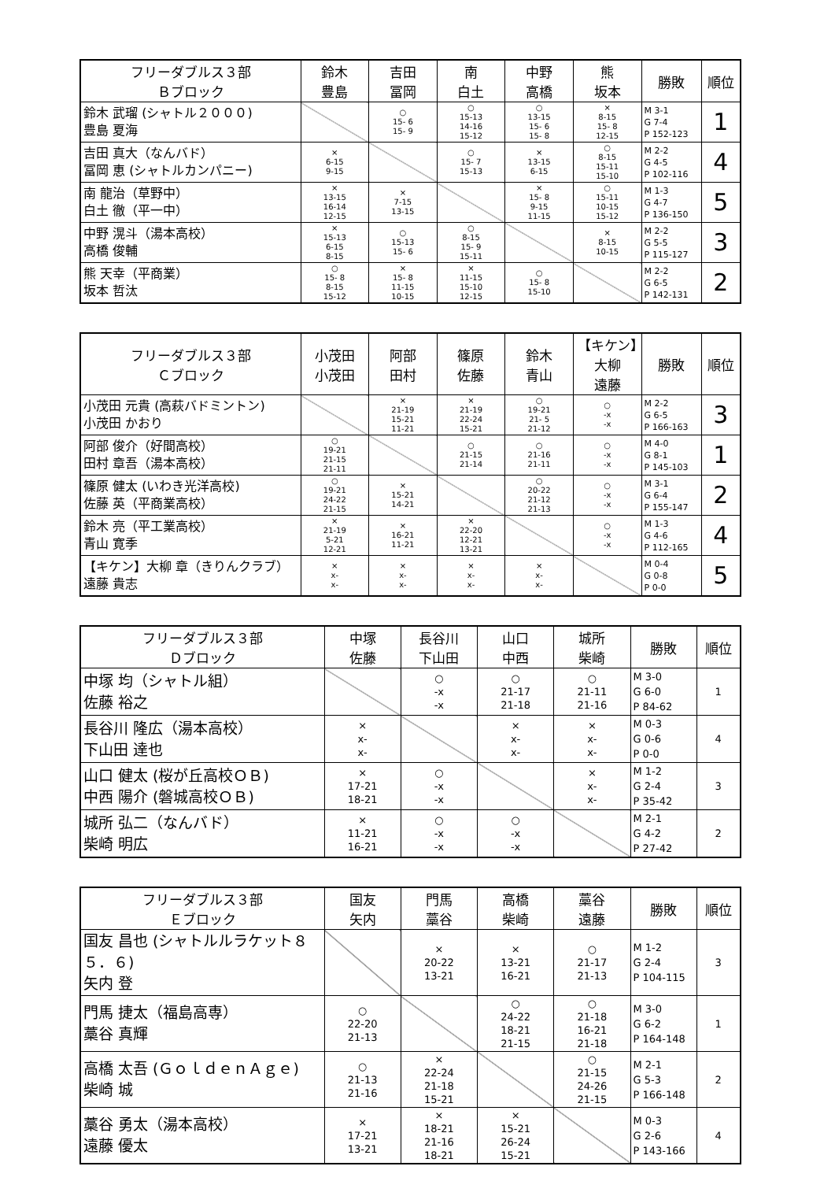| フリーダブルス３部 Ｂブロック | 鈴木 豊島 | 吉田 冨岡 | 南 白土 | 中野 高橋 | 熊 坂本 | 勝敗 | 順位 |
| --- | --- | --- | --- | --- | --- | --- | --- |
| 鈴木 武瑠 (シャトル２０００) 豊島 夏海 | | ○ 15- 6 15- 9 | ○ 15-13 14-16 15-12 | ○ 13-15 15- 6 15- 8 | × 8-15 15- 8 12-15 | M 3-1 G 7-4 P 152-123 | 1 |
| 吉田 真大（なんバド） 冨岡 恵 (シャトルカンパニー) | × 6-15 9-15 | | ○ 15- 7 15-13 | × 13-15 6-15 | ○ 8-15 15-11 15-10 | M 2-2 G 4-5 P 102-116 | 4 |
| 南 龍治（草野中） 白土 徹（平一中） | × 13-15 16-14 12-15 | × 7-15 13-15 | | × 15- 8 9-15 11-15 | ○ 15-11 10-15 15-12 | M 1-3 G 4-7 P 136-150 | 5 |
| 中野 滉斗（湯本高校） 高橋 俊輔 | × 15-13 6-15 8-15 | ○ 15-13 15- 6 | ○ 8-15 15- 9 15-11 | | × 8-15 10-15 | M 2-2 G 5-5 P 115-127 | 3 |
| 熊 天幸（平商業） 坂本 哲汰 | ○ 15- 8 8-15 15-12 | × 15- 8 11-15 10-15 | × 11-15 15-10 12-15 | ○ 15- 8 15-10 | | M 2-2 G 6-5 P 142-131 | 2 |
| フリーダブルス３部 Ｃブロック | 小茂田 小茂田 | 阿部 田村 | 篠原 佐藤 | 鈴木 青山 | 【キケン】大柳 遠藤 | 勝敗 | 順位 |
| --- | --- | --- | --- | --- | --- | --- | --- |
| 小茂田 元貴 (高萩バドミントン) 小茂田 かおり | | × 21-19 15-21 11-21 | × 21-19 22-24 15-21 | ○ 19-21 21- 5 21-12 | ○ -x -x | M 2-2 G 6-5 P 166-163 | 3 |
| 阿部 俊介（好間高校） 田村 章吾（湯本高校） | ○ 19-21 21-15 21-11 | | ○ 21-15 21-14 | ○ 21-16 21-11 | ○ -x -x | M 4-0 G 8-1 P 145-103 | 1 |
| 篠原 健太 (いわき光洋高校) 佐藤 英（平商業高校） | ○ 19-21 24-22 21-15 | × 15-21 14-21 | | ○ 20-22 21-12 21-13 | ○ -x -x | M 3-1 G 6-4 P 155-147 | 2 |
| 鈴木 亮（平工業高校） 青山 寛季 | × 21-19 5-21 12-21 | × 16-21 11-21 | × 22-20 12-21 13-21 | | ○ -x -x | M 1-3 G 4-6 P 112-165 | 4 |
| 【キケン】大柳 章（きりんクラブ） 遠藤 貴志 | × x- x- | × x- x- | × x- x- | × x- x- | | M 0-4 G 0-8 P 0-0 | 5 |
| フリーダブルス３部 Ｄブロック | 中塚 佐藤 | 長谷川 下山田 | 山口 中西 | 城所 柴崎 | 勝敗 | 順位 |
| --- | --- | --- | --- | --- | --- | --- |
| 中塚 均（シャトル組） 佐藤 裕之 | | ○ -x -x | ○ 21-17 21-18 | ○ 21-11 21-16 | M 3-0 G 6-0 P 84-62 | 1 |
| 長谷川 隆広（湯本高校） 下山田 達也 | × x- x- | | × x- x- | × x- x- | M 0-3 G 0-6 P 0-0 | 4 |
| 山口 健太 (桜が丘高校ＯＢ) 中西 陽介 (磐城高校ＯＢ) | × 17-21 18-21 | ○ -x -x | | × x- x- | M 1-2 G 2-4 P 35-42 | 3 |
| 城所 弘二（なんバド） 柴崎 明広 | × 11-21 16-21 | ○ -x -x | ○ -x -x | | M 2-1 G 4-2 P 27-42 | 2 |
| フリーダブルス３部 Ｅブロック | 国友 矢内 | 門馬 藁谷 | 高橋 柴崎 | 藁谷 遠藤 | 勝敗 | 順位 |
| --- | --- | --- | --- | --- | --- | --- |
| 国友 昌也 (シャトルルラケット８５．６) 矢内 登 | | × 20-22 13-21 | × 13-21 16-21 | ○ 21-17 21-13 | M 1-2 G 2-4 P 104-115 | 3 |
| 門馬 捷太（福島高専） 藁谷 真輝 | ○ 22-20 21-13 | | ○ 24-22 18-21 21-15 | ○ 21-18 16-21 21-18 | M 3-0 G 6-2 P 164-148 | 1 |
| 高橋 太吾 (ＧｏｌｄｅｎＡｇｅ) 柴崎 城 | ○ 21-13 21-16 | × 22-24 21-18 15-21 | | ○ 21-15 24-26 21-15 | M 2-1 G 5-3 P 166-148 | 2 |
| 藁谷 勇太（湯本高校） 遠藤 優太 | × 17-21 13-21 | × 18-21 21-16 18-21 | × 15-21 26-24 15-21 | | M 0-3 G 2-6 P 143-166 | 4 |